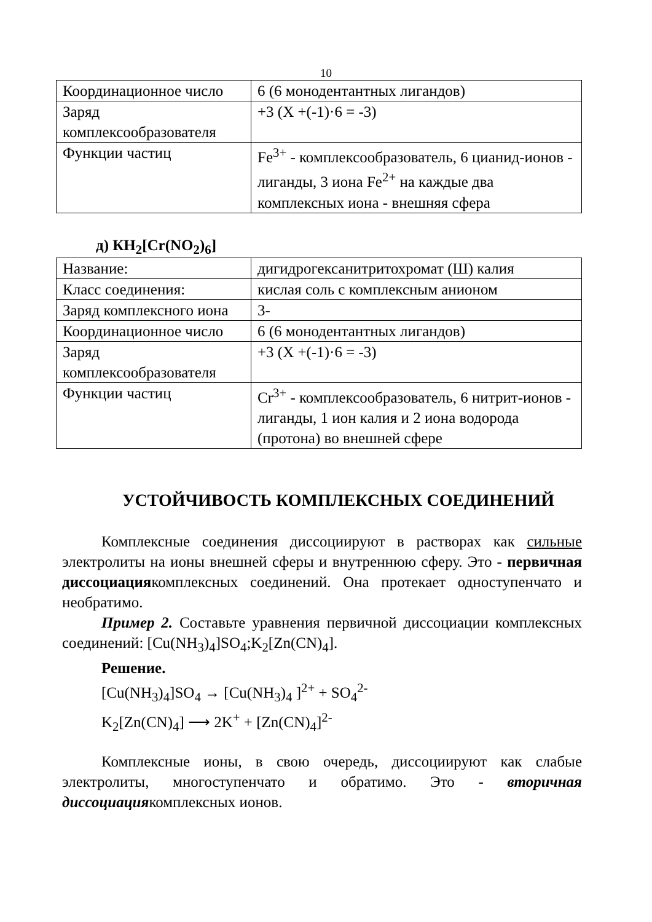10
| Координационное число | 6 (6 монодентантных лигандов) |
| Заряд комплексообразователя | +3 (X +(-1)·6 = -3) |
| Функции частиц | Fe<sup>3+</sup> - комплексообразователь, 6 цианид-ионов - лиганды, 3 иона Fe<sup>2+</sup> на каждые два комплексных иона - внешняя сфера |
д) КН<sub>2</sub>[Cr(NO<sub>2</sub>)<sub>6</sub>]
| Название: | дигидрогексанитритохромат (Ш) калия |
| Класс соединения: | кислая соль с комплексным анионом |
| Заряд комплексного иона | 3- |
| Координационное число | 6 (6 монодентантных лигандов) |
| Заряд комплексообразователя | +3 (X +(-1)·6 = -3) |
| Функции частиц | Cr<sup>3+</sup> - комплексообразователь, 6 нитрит-ионов - лиганды, 1 ион калия и 2 иона водорода (протона) во внешней сфере |
УСТОЙЧИВОСТЬ КОМПЛЕКСНЫХ СОЕДИНЕНИЙ
Комплексные соединения диссоциируют в растворах как сильные электролиты на ионы внешней сферы и внутреннюю сферу. Это - первичная диссоциациякомплексных соединений. Она протекает одноступенчато и необратимо.
Пример 2. Составьте уравнения первичной диссоциации комплексных соединений: [Cu(NH<sub>3</sub>)<sub>4</sub>]SO<sub>4</sub>;K<sub>2</sub>[Zn(CN)<sub>4</sub>].
Решение.
[Cu(NH<sub>3</sub>)<sub>4</sub>]SO<sub>4</sub> → [Cu(NH<sub>3</sub>)<sub>4</sub> ]<sup>2+</sup> + SO<sub>4</sub><sup>2-</sup>
K<sub>2</sub>[Zn(CN)<sub>4</sub>] ⟶ 2K<sup>+</sup> + [Zn(CN)<sub>4</sub>]<sup>2-</sup>
Комплексные ионы, в свою очередь, диссоциируют как слабые электролиты, многоступенчато и обратимо. Это - вторичная диссоциациякомплексных ионов.